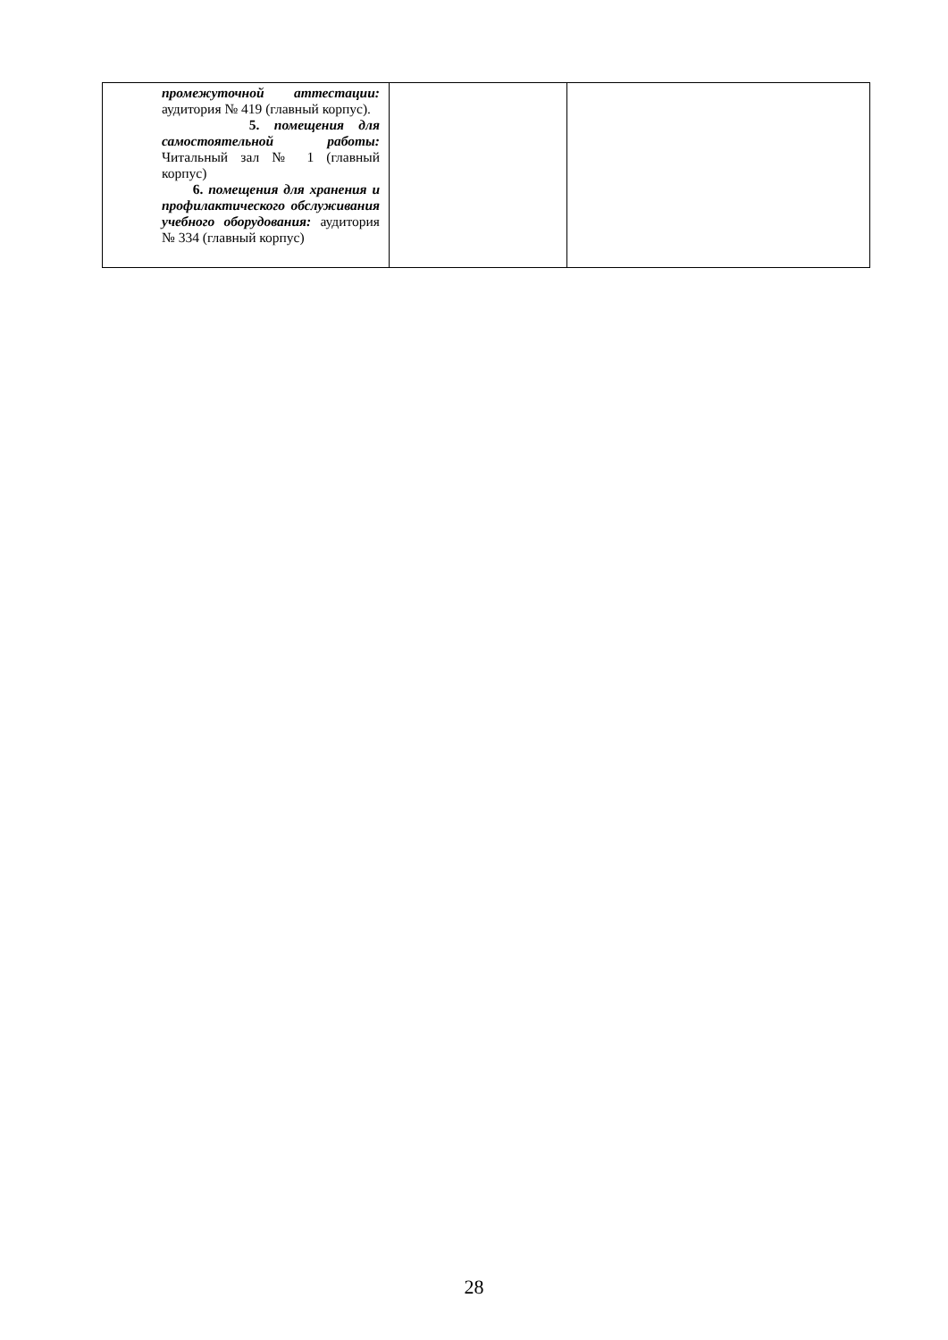| промежуточной аттестации: аудитория № 419 (главный корпус). 5. помещения для самостоятельной работы: Читальный зал № 1 (главный корпус) 6. помещения для хранения и профилактического обслуживания учебного оборудования: аудитория № 334 (главный корпус) | | |
28